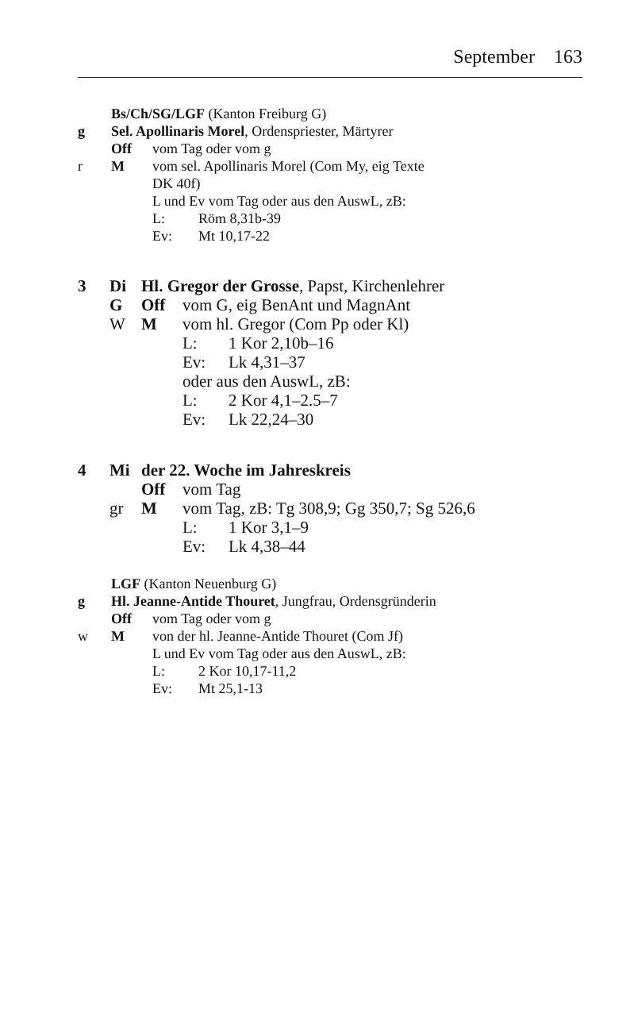September 163
Bs/Ch/SG/LGF (Kanton Freiburg G)
g Sel. Apollinaris Morel, Ordenspriester, Märtyrer
Off vom Tag oder vom g
r M vom sel. Apollinaris Morel (Com My, eig Texte
DK 40f)
L und Ev vom Tag oder aus den AuswL, zB:
L: Röm 8,31b-39
Ev: Mt 10,17-22
3 Di Hl. Gregor der Grosse, Papst, Kirchenlehrer
G Off vom G, eig BenAnt und MagnAnt
W M vom hl. Gregor (Com Pp oder Kl)
L: 1 Kor 2,10b–16
Ev: Lk 4,31–37
oder aus den AuswL, zB:
L: 2 Kor 4,1–2.5–7
Ev: Lk 22,24–30
4 Mi der 22. Woche im Jahreskreis
Off vom Tag
gr M vom Tag, zB: Tg 308,9; Gg 350,7; Sg 526,6
L: 1 Kor 3,1–9
Ev: Lk 4,38–44
LGF (Kanton Neuenburg G)
g Hl. Jeanne-Antide Thouret, Jungfrau, Ordensgründerin
Off vom Tag oder vom g
w M von der hl. Jeanne-Antide Thouret (Com Jf)
L und Ev vom Tag oder aus den AuswL, zB:
L: 2 Kor 10,17-11,2
Ev: Mt 25,1-13